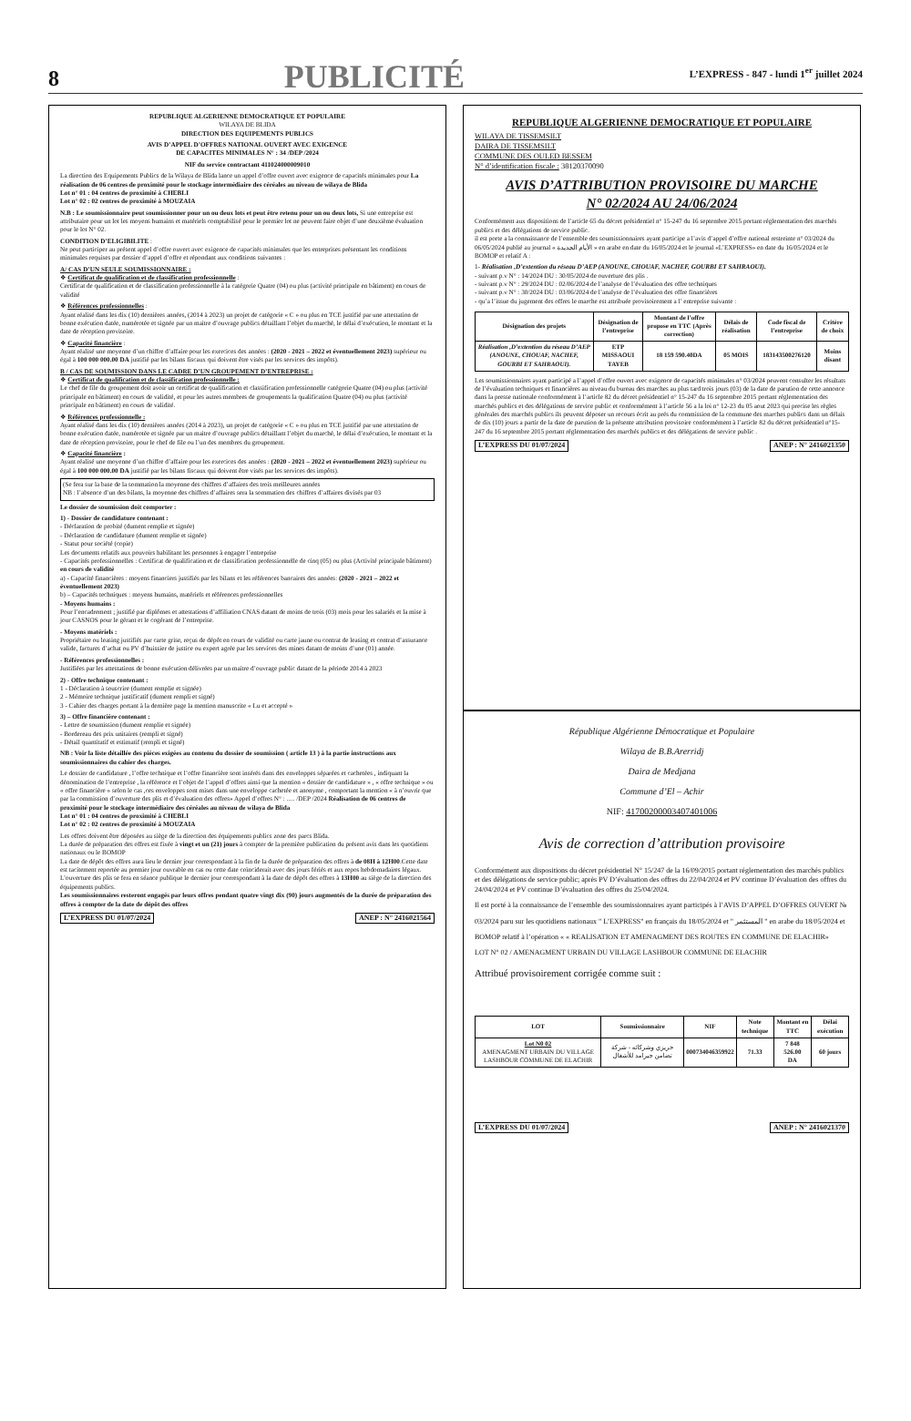8 PUBLICITÉ L’EXPRESS - 847 - lundi 1<sup>er</sup> juillet 2024
REPUBLIQUE ALGERIENNE DEMOCRATIQUE ET POPULAIRE
WILAYA DE BLIDA
DIRECTION DES EQUIPEMENTS PUBLICS
AVIS D’APPEL D’OFFRES NATIONAL OUVERT AVEC EXIGENCE
DE CAPACITES MINIMALES N° : 34 /DEP /2024
NIF du service contractant 411024000009010
La direction des Equipements Publics de la Wilaya de Blida lance un appel d’offre ouvert avec exigence de capacités minimales pour La réalisation de 06 centres de proximité pour le stockage intermédiaire des céréales au niveau de wilaya de Blida
Lot n° 01 : 04 centres de proximité à CHEBLI
Lot n° 02 : 02 centres de proximité à MOUZAIA
N.B : Le soumissionnaire peut soumissionner pour un ou deux lots et peut être retenu pour un ou deux lots, Si une entreprise est attributaire pour un lot les moyens humains et matériels comptabilisé pour le premier lot ne peuvent faire objet d’une deuxième évaluation pour le lot N° 02.
CONDITION D’ELIGIBILITE :
Ne peut participer au présent appel d’offre ouvert avec exigence de capacités minimales que les entreprises présentant les conditions minimales requises par dossier d’appel d’offre et répondant aux conditions suivantes :
A/ CAS D’UN SEULE SOUMISSIONNAIRE :
❖ Certificat de qualification et de classification professionnelle :
Certificat de qualification et de classification professionnelle à la catégorie Quatre (04) ou plus (activité principale en bâtiment) en cours de validité
❖ Références professionnelles :
Ayant réalisé dans les dix (10) dernières années, (2014 à 2023) un projet de catégorie « C » ou plus en TCE justifié par une attestation de bonne exécution datée, numérotée et signée par un maitre d’ouvrage publics détaillant l’objet du marché, le délai d’exécution, le montant et la date de réception provisoire.
❖ Capacité financière :
Ayant réalisé une moyenne d’un chiffre d’affaire pour les exercices des années : (2020 - 2021 – 2022 et éventuellement 2023) supérieur ou égal à 100 000 000.00 DA justifié par les bilans fiscaux qui doivent être visés par les services des impôts).
B / CAS DE SOUMISSION DANS LE CADRE D’UN GROUPEMENT D’ENTREPRISE :
❖ Certificat de qualification et de classification professionnelle :
Le chef de file du groupement doit avoir un certificat de qualification et classification professionnelle catégorie Quatre (04) ou plus (activité principale en bâtiment) en cours de validité, et pour les autres membres de groupements la qualification Quatre (04) ou plus (activité principale en bâtiment) en cours de validité.
❖ Références professionnelle :
Ayant réalisé dans les dix (10) dernières années (2014 à 2023), un projet de catégorie « C » ou plus en TCE justifié par une attestation de bonne exécution datée, numérotée et signée par un maitre d’ouvrage publics détaillant l’objet du marché, le délai d’exécution, le montant et la date de réception provisoire, pour le chef de file ou l’un des membres du groupement.
❖ Capacité financière :
Ayant réalisé une moyenne d’un chiffre d’affaire pour les exercices des années : (2020 - 2021 – 2022 et éventuellement 2023) supérieur ou égal à 100 000 000.00 DA justifié par les bilans fiscaux qui doivent être visés par les services des impôts).
(Se fera sur la base de la sommation la moyenne des chiffres d’affaires des trois meilleures années
NB : l’absence d’un des bilans, la moyenne des chiffres d’affaires sera la sommation des chiffres d’affaires divisés par 03
Le dossier de soumission doit comporter :
1) - Dossier de candidature contenant :
- Déclaration de probité (dument remplie et signée)
- Déclaration de candidature (dument remplie et signée)
- Statut pour société (copie)
Les documents relatifs aux pouvoirs habilitant les personnes à engager l’entreprise
- Capacités professionnelles : Certificat de qualification et de classification professionnelle de cinq (05) ou plus (Activité principale bâtiment) en cours de validité
a) - Capacité financières : moyens financiers justifiés par les bilans et les références bancaires des années: (2020 - 2021 – 2022 et éventuellement 2023)
b) – Capacités techniques : moyens humains, matériels et références professionnelles
- Moyens humains :
Pour l’encadrement ; justifié par diplômes et attestations d’affiliation CNAS datant de moins de trois (03) mois pour les salariés et la mise à jour CASNOS pour le gérant et le cogérant de l’entreprise.
- Moyens matériels :
Propriétaire ou leasing justifiés par carte grise, reçus de dépôt en cours de validité ou carte jaune ou contrat de leasing et contrat d’assurance valide, factures d’achat ou PV d’huissier de justice ou expert agrée par les services des mines datant de moins d’une (01) année.
- Références professionnelles :
Justifiées par les attestations de bonne exécution délivrées par un maitre d’ouvrage public datant de la période 2014 à 2023
2) - Offre technique contenant :
1 - Déclaration à souscrire (dument remplie et signée)
2 - Mémoire technique justificatif (dument rempli et signé)
3 - Cahier des charges portant à la dernière page la mention manuscrite « Lu et accepté »
3) – Offre financière contenant :
- Lettre de soumission (dument remplie et signée)
- Bordereau des prix unitaires (rempli et signé)
- Détail quantitatif et estimatif (rempli et signé)
NB : Voir la liste détaillée des pièces exigées au contenu du dossier de soumission ( article 13 ) à la partie instructions aux soumissionnaires du cahier des charges.
Le dossier de candidature , l’offre technique et l’offre financière sont insérés dans des enveloppes séparées et cachetées , indiquant la dénomination de l’entreprise , la référence et l’objet de l’appel d’offres ainsi que la mention « dossier de candidature » , « offre technique » ou « offre financière » selon le cas ,ces enveloppes sont mises dans une enveloppe cachetée et anonyme , comportant la mention « à n’ouvrir que par la commission d’ouverture des plis et d’évaluation des offres» Appel d’offres N° : ..... /DEP /2024 Réalisation de 06 centres de proximité pour le stockage intermédiaire des céréales au niveau de wilaya de Blida
Lot n° 01 : 04 centres de proximité à CHEBLI
Lot n° 02 : 02 centres de proximité à MOUZAIA
Les offres doivent être déposées au siège de la direction des équipements publics zone des parcs Blida.
La durée de préparation des offres est fixée à vingt et un (21) jours à compter de la première publication du présent avis dans les quotidiens nationaux ou le BOMOP
La date de dépôt des offres aura lieu le dernier jour correspondant à la fin de la durée de préparation des offres à de 08H à 12H00.Cette date est tacitement reportée au premier jour ouvrable en cas ou cette date coïnciderait avec des jours fériés et aux repos hebdomadaires légaux.
L’ouverture des plis se fera en séance publique le dernier jour correspondant à la date de dépôt des offres à 13H00 au siège de la direction des équipements publics.
Les soumissionnaires resteront engagés par leurs offres pendant quatre vingt dix (90) jours augmentés de la durée de préparation des offres à compter de la date de dépôt des offres
L’EXPRESS DU 01/07/2024 ANEP : N° 2416021564
REPUBLIQUE ALGERIENNE DEMOCRATIQUE ET POPULAIRE
WILAYA DE TISSEMSILT
DAIRA DE TISSEMSILT
COMMUNE DES OULED BESSEM
N° d’identification fiscale : 38120370090
AVIS D’ATTRIBUTION PROVISOIRE DU MARCHE
N° 02/2024 AU 24/06/2024
Conformément aux dispositions de l’article 65 du décret présidentiel n° 15-247 du 16 septembre 2015 portant réglementation des marchés publics et des délégations de service public.
il est porte a la connaissance de l’ensemble des soumissionnaires ayant participe a l’avis d’appel d’offre national restreinte n° 03/2024 du 06/05/2024 publié au journal « الأيام الجديدة » en arabe en date du 16/05/2024 et le journal «L’EXPRESS» en date du 16/05/2024 et le BOMOP et relatif A :
1- Réalisation ,D’extention du réseau D’AEP (ANOUNE, CHOUAF, NACHEF, GOURBI ET SAHRAOUI).
- suivant p.v N° : 14/2024 DU : 30/05/2024 de ouverture des plis .
- suivant p.v N° : 29/2024 DU : 02/06/2024 de l’analyse de l’évaluation des offre techniques
- suivant p.v N° : 30/2024 DU : 03/06/2024 de l’analyse de l’évaluation des offre financières
- qu’a l’issue du jugement des offres le marche est attribuée provisoirement a l’ entreprise suivante :
| Désignation des projets | Désignation de l’entreprise | Montant de l’offre propose en TTC (Après correction) | Délais de réalisation | Code fiscal de l’entreprise | Critère de choix |
| --- | --- | --- | --- | --- | --- |
| Réalisation ,D’extention du réseau D’AEP (ANOUNE, CHOUAF, NACHEF, GOURBI ET SAHRAOUI). | ETP MISSAOUI TAYEB | 18 159 590.40DA | 05 MOIS | 183143500276120 | Moins disant |
Les soumissionnaires ayant participé a l’appel d’offre ouvert avec exigence de capacités minimales n° 03/2024 peuvent consulter les résultats de l’évaluation techniques et financières au niveau du bureau des marches au plus tard trois jours (03) de la date de parution de cette annonce dans la presse nationale conformément à l’article 82 du décret présidentiel n° 15-247 du 16 septembre 2015 portant réglementation des marchés publics et des délégations de service public et conformément à l’article 56 a la loi n° 12-23 du 05 aout 2023 qui precise les règles générales des marchés publics ils peuvent déposer un recours écrit au prés du commission de la commune des marches publics dans un délais de dix (10) jours a partir de la date de parution de la présente attribution provisoire conformément à l’article 82 du décret présidentiel n°15-247 du 16 septembre 2015 portant réglementation des marchés publics et des délégations de service public .
L’EXPRESS DU 01/07/2024 ANEP : N° 2416021350
République Algérienne Démocratique et Populaire
Wilaya de B.B.Arerridj
Daira de Medjana
Commune d’El – Achir
NIF: 41700200003407401006
Avis de correction d’attribution provisoire
Conformément aux dispositions du décret présidentiel N° 15/247 de la 16/09/2015 portant réglementation des marchés publics et des délégations de service public; après PV D’évaluation des offres du 22/04/2024 et PV continue D’évaluation des offres du 24/04/2024 et PV continue D’évaluation des offres du 25/04/2024.
Il est porté à la connaissance de l’ensemble des soumissionnaires ayant participés à l’AVIS D’APPEL D’OFFRES OUVERT № 03/2024 paru sur les quotidiens nationaux " L’EXPRESS" en français du 18/05/2024 et " المستثمر " en arabe du 18/05/2024 et BOMOP relatif à l’opération « « REALISATION ET AMENAGMENT DES ROUTES EN COMMUNE DE ELACHIR»
LOT N° 02 / AMENAGMENT URBAIN DU VILLAGE LASHBOUR COMMUNE DE ELACHIR
Attribué provisoirement corrigée comme suit :
| LOT | Soumissionnaire | NIF | Note technique | Montant en TTC | Délai exécution |
| --- | --- | --- | --- | --- | --- |
| Lot N0 02 AMENAGMENT URBAIN DU VILLAGE LASHBOUR COMMUNE DE ELACHIR | حريزي وشركائه - شركة تضامن جيرامد للأشغال | 000734046359922 | 71.33 | 7 848 526.00 DA | 60 jours |
L’EXPRESS DU 01/07/2024 ANEP : N° 2416021370